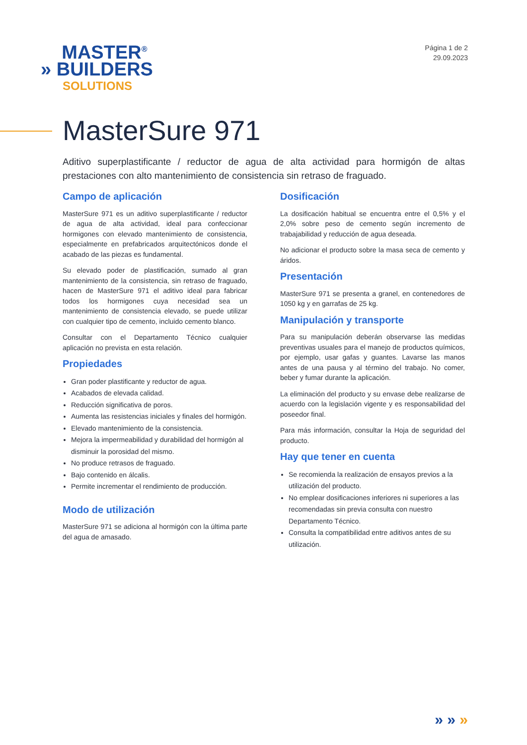MASTER<sup>®</sup>
» BUILDERS
SOLUTIONS
Página 1 de 2
29.09.2023
MasterSure 971
Aditivo superplastificante / reductor de agua de alta actividad para hormigón de altas prestaciones con alto mantenimiento de consistencia sin retraso de fraguado.
Campo de aplicación
MasterSure 971 es un aditivo superplastificante / reductor de agua de alta actividad, ideal para confeccionar hormigones con elevado mantenimiento de consistencia, especialmente en prefabricados arquitectónicos donde el acabado de las piezas es fundamental.
Su elevado poder de plastificación, sumado al gran mantenimiento de la consistencia, sin retraso de fraguado, hacen de MasterSure 971 el aditivo ideal para fabricar todos los hormigones cuya necesidad sea un mantenimiento de consistencia elevado, se puede utilizar con cualquier tipo de cemento, incluido cemento blanco.
Consultar con el Departamento Técnico cualquier aplicación no prevista en esta relación.
Propiedades
Gran poder plastificante y reductor de agua.
Acabados de elevada calidad.
Reducción significativa de poros.
Aumenta las resistencias iniciales y finales del hormigón.
Elevado mantenimiento de la consistencia.
Mejora la impermeabilidad y durabilidad del hormigón al disminuir la porosidad del mismo.
No produce retrasos de fraguado.
Bajo contenido en álcalis.
Permite incrementar el rendimiento de producción.
Modo de utilización
MasterSure 971 se adiciona al hormigón con la última parte del agua de amasado.
Dosificación
La dosificación habitual se encuentra entre el 0,5% y el 2,0% sobre peso de cemento según incremento de trabajabilidad y reducción de agua deseada.
No adicionar el producto sobre la masa seca de cemento y áridos.
Presentación
MasterSure 971 se presenta a granel, en contenedores de 1050 kg y en garrafas de 25 kg.
Manipulación y transporte
Para su manipulación deberán observarse las medidas preventivas usuales para el manejo de productos químicos, por ejemplo, usar gafas y guantes. Lavarse las manos antes de una pausa y al término del trabajo. No comer, beber y fumar durante la aplicación.
La eliminación del producto y su envase debe realizarse de acuerdo con la legislación vigente y es responsabilidad del poseedor final.
Para más información, consultar la Hoja de seguridad del producto.
Hay que tener en cuenta
Se recomienda la realización de ensayos previos a la utilización del producto.
No emplear dosificaciones inferiores ni superiores a las recomendadas sin previa consulta con nuestro Departamento Técnico.
Consulta la compatibilidad entre aditivos antes de su utilización.
» » »